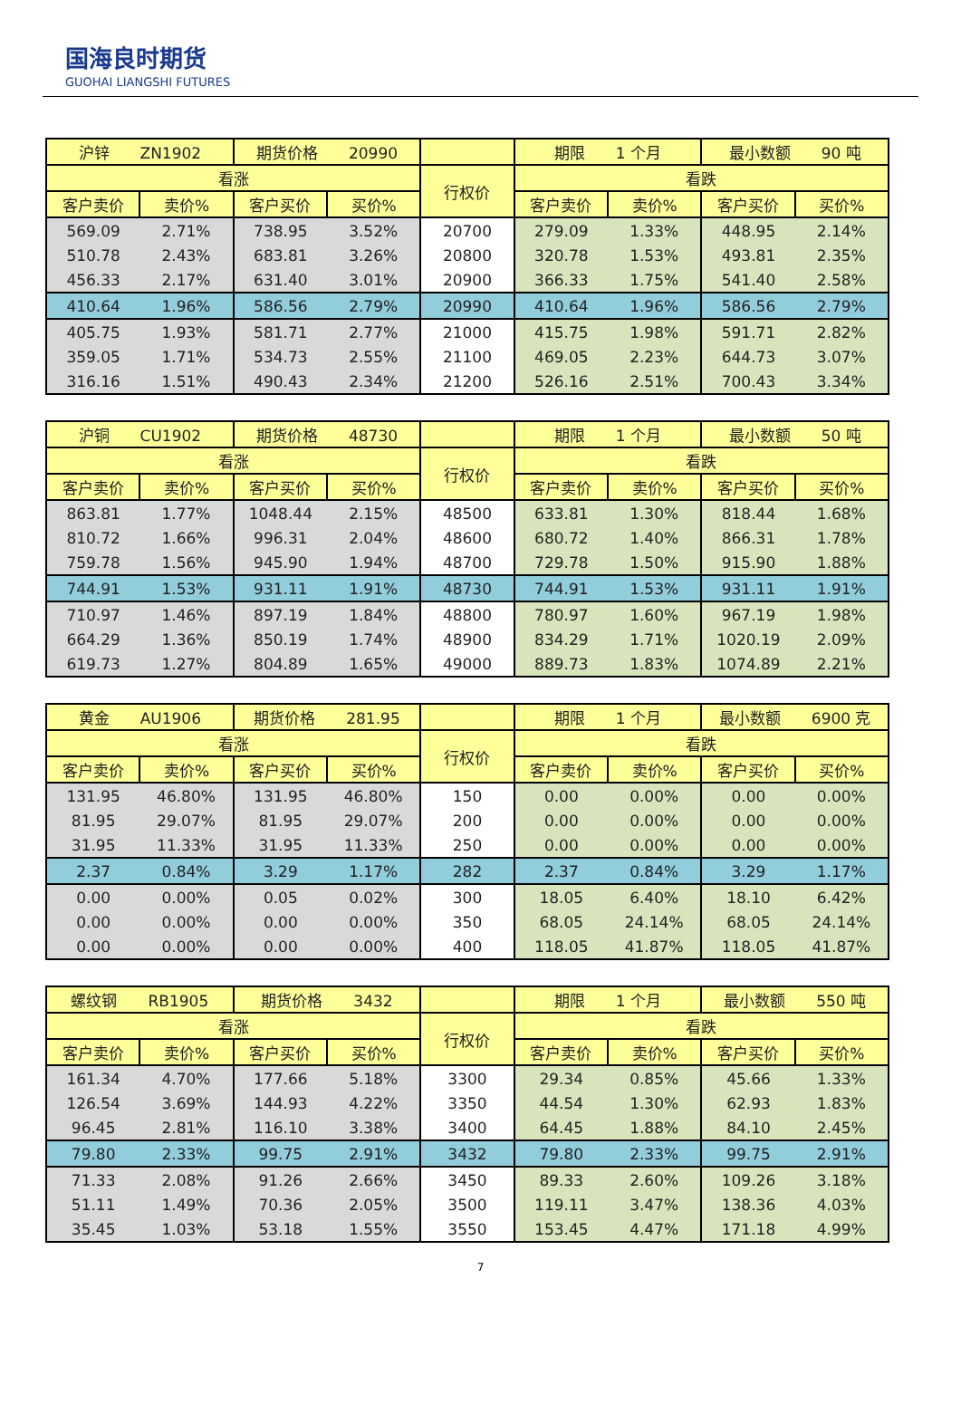国海良时期货
GUOHAI LIANGSHI FUTURES
| 沪锌 ZN1902 | | 期货价格 20990 | | | 期限 1 个月 | | 最小数额 90 吨 | |
| 看涨 | | | | 行权价 | 看跌 | | | |
| 客户卖价 | 卖价% | 客户买价 | 买价% | | 客户卖价 | 卖价% | 客户买价 | 买价% |
| 569.09 | 2.71% | 738.95 | 3.52% | 20700 | 279.09 | 1.33% | 448.95 | 2.14% |
| 510.78 | 2.43% | 683.81 | 3.26% | 20800 | 320.78 | 1.53% | 493.81 | 2.35% |
| 456.33 | 2.17% | 631.40 | 3.01% | 20900 | 366.33 | 1.75% | 541.40 | 2.58% |
| 410.64 | 1.96% | 586.56 | 2.79% | 20990 | 410.64 | 1.96% | 586.56 | 2.79% |
| 405.75 | 1.93% | 581.71 | 2.77% | 21000 | 415.75 | 1.98% | 591.71 | 2.82% |
| 359.05 | 1.71% | 534.73 | 2.55% | 21100 | 469.05 | 2.23% | 644.73 | 3.07% |
| 316.16 | 1.51% | 490.43 | 2.34% | 21200 | 526.16 | 2.51% | 700.43 | 3.34% |
| 沪铜 CU1902 | | 期货价格 48730 | | | 期限 1 个月 | | 最小数额 50 吨 | |
| 看涨 | | | | 行权价 | 看跌 | | | |
| 客户卖价 | 卖价% | 客户买价 | 买价% | | 客户卖价 | 卖价% | 客户买价 | 买价% |
| 863.81 | 1.77% | 1048.44 | 2.15% | 48500 | 633.81 | 1.30% | 818.44 | 1.68% |
| 810.72 | 1.66% | 996.31 | 2.04% | 48600 | 680.72 | 1.40% | 866.31 | 1.78% |
| 759.78 | 1.56% | 945.90 | 1.94% | 48700 | 729.78 | 1.50% | 915.90 | 1.88% |
| 744.91 | 1.53% | 931.11 | 1.91% | 48730 | 744.91 | 1.53% | 931.11 | 1.91% |
| 710.97 | 1.46% | 897.19 | 1.84% | 48800 | 780.97 | 1.60% | 967.19 | 1.98% |
| 664.29 | 1.36% | 850.19 | 1.74% | 48900 | 834.29 | 1.71% | 1020.19 | 2.09% |
| 619.73 | 1.27% | 804.89 | 1.65% | 49000 | 889.73 | 1.83% | 1074.89 | 2.21% |
| 黄金 AU1906 | | 期货价格 281.95 | | | 期限 1 个月 | | 最小数额 6900 克 | |
| 看涨 | | | | 行权价 | 看跌 | | | |
| 客户卖价 | 卖价% | 客户买价 | 买价% | | 客户卖价 | 卖价% | 客户买价 | 买价% |
| 131.95 | 46.80% | 131.95 | 46.80% | 150 | 0.00 | 0.00% | 0.00 | 0.00% |
| 81.95 | 29.07% | 81.95 | 29.07% | 200 | 0.00 | 0.00% | 0.00 | 0.00% |
| 31.95 | 11.33% | 31.95 | 11.33% | 250 | 0.00 | 0.00% | 0.00 | 0.00% |
| 2.37 | 0.84% | 3.29 | 1.17% | 282 | 2.37 | 0.84% | 3.29 | 1.17% |
| 0.00 | 0.00% | 0.05 | 0.02% | 300 | 18.05 | 6.40% | 18.10 | 6.42% |
| 0.00 | 0.00% | 0.00 | 0.00% | 350 | 68.05 | 24.14% | 68.05 | 24.14% |
| 0.00 | 0.00% | 0.00 | 0.00% | 400 | 118.05 | 41.87% | 118.05 | 41.87% |
| 螺纹钢 RB1905 | | 期货价格 3432 | | | 期限 1 个月 | | 最小数额 550 吨 | |
| 看涨 | | | | 行权价 | 看跌 | | | |
| 客户卖价 | 卖价% | 客户买价 | 买价% | | 客户卖价 | 卖价% | 客户买价 | 买价% |
| 161.34 | 4.70% | 177.66 | 5.18% | 3300 | 29.34 | 0.85% | 45.66 | 1.33% |
| 126.54 | 3.69% | 144.93 | 4.22% | 3350 | 44.54 | 1.30% | 62.93 | 1.83% |
| 96.45 | 2.81% | 116.10 | 3.38% | 3400 | 64.45 | 1.88% | 84.10 | 2.45% |
| 79.80 | 2.33% | 99.75 | 2.91% | 3432 | 79.80 | 2.33% | 99.75 | 2.91% |
| 71.33 | 2.08% | 91.26 | 2.66% | 3450 | 89.33 | 2.60% | 109.26 | 3.18% |
| 51.11 | 1.49% | 70.36 | 2.05% | 3500 | 119.11 | 3.47% | 138.36 | 4.03% |
| 35.45 | 1.03% | 53.18 | 1.55% | 3550 | 153.45 | 4.47% | 171.18 | 4.99% |
7